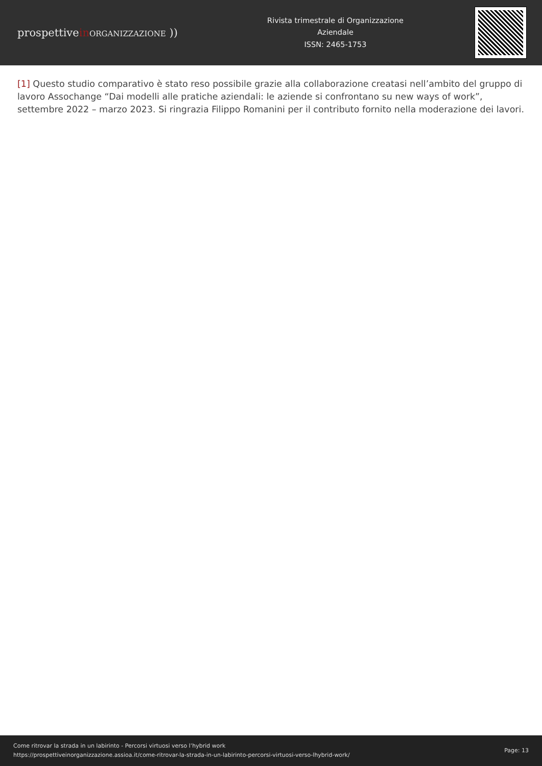prospettivein ORGANIZZAZIONE ))
Rivista trimestrale di Organizzazione
Aziendale
ISSN: 2465-1753
[1] Questo studio comparativo è stato reso possibile grazie alla collaborazione creatasi nell’ambito del gruppo di lavoro Assochange “Dai modelli alle pratiche aziendali: le aziende si confrontano su new ways of work”, settembre 2022 – marzo 2023. Si ringrazia Filippo Romanini per il contributo fornito nella moderazione dei lavori.
Come ritrovar la strada in un labirinto - Percorsi virtuosi verso l’hybrid work
https://prospettiveinorganizzazione.assioa.it/come-ritrovar-la-strada-in-un-labirinto-percorsi-virtuosi-verso-lhybrid-work/
Page: 13